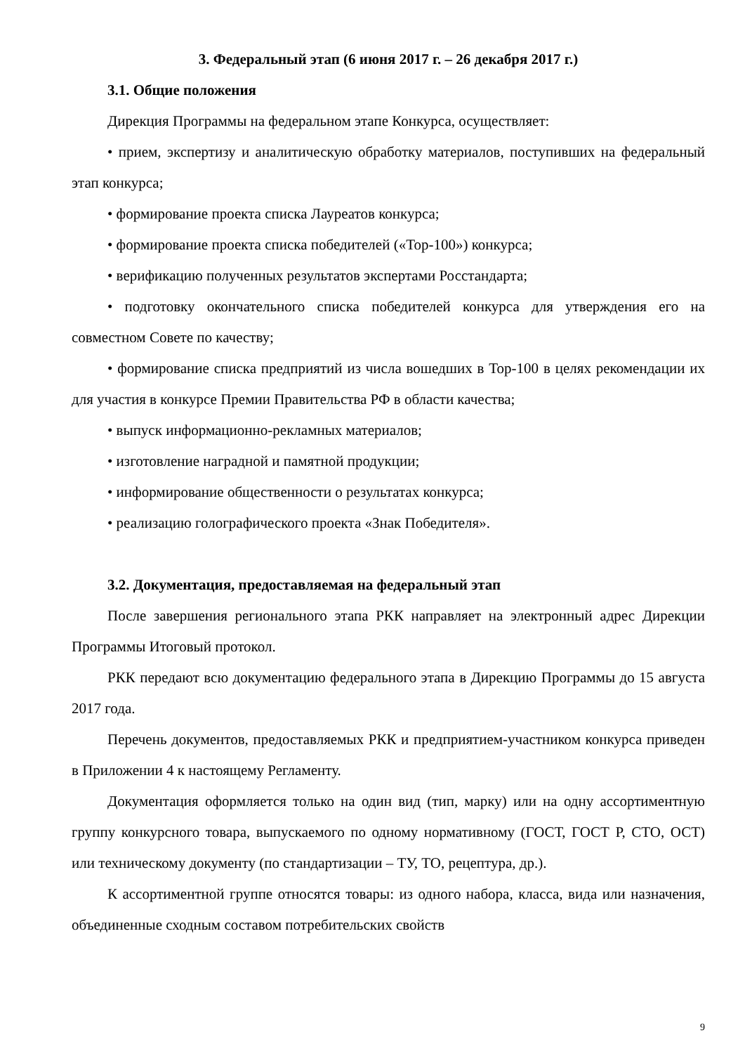3. Федеральный этап (6 июня 2017 г. – 26 декабря 2017 г.)
3.1. Общие положения
Дирекция Программы на федеральном этапе Конкурса, осуществляет:
• прием, экспертизу и аналитическую обработку материалов, поступивших на федеральный этап конкурса;
• формирование проекта списка Лауреатов конкурса;
• формирование проекта списка победителей («Top-100») конкурса;
• верификацию полученных результатов экспертами Росстандарта;
• подготовку окончательного списка победителей конкурса для утверждения его на совместном Совете по качеству;
• формирование списка предприятий из числа вошедших в Top-100 в целях рекомендации их для участия в конкурсе Премии Правительства РФ в области качества;
• выпуск информационно-рекламных материалов;
• изготовление наградной и памятной продукции;
• информирование общественности о результатах конкурса;
• реализацию голографического проекта «Знак Победителя».
3.2. Документация, предоставляемая на федеральный этап
После завершения регионального этапа РКК направляет на электронный адрес Дирекции Программы Итоговый протокол.
РКК передают всю документацию федерального этапа в Дирекцию Программы до 15 августа 2017 года.
Перечень документов, предоставляемых РКК и предприятием-участником конкурса приведен в Приложении 4 к настоящему Регламенту.
Документация оформляется только на один вид (тип, марку) или на одну ассортиментную группу конкурсного товара, выпускаемого по одному нормативному (ГОСТ, ГОСТ Р, СТО, ОСТ) или техническому документу (по стандартизации – ТУ, ТО, рецептура, др.).
К ассортиментной группе относятся товары: из одного набора, класса, вида или назначения, объединенные сходным составом потребительских свойств
9